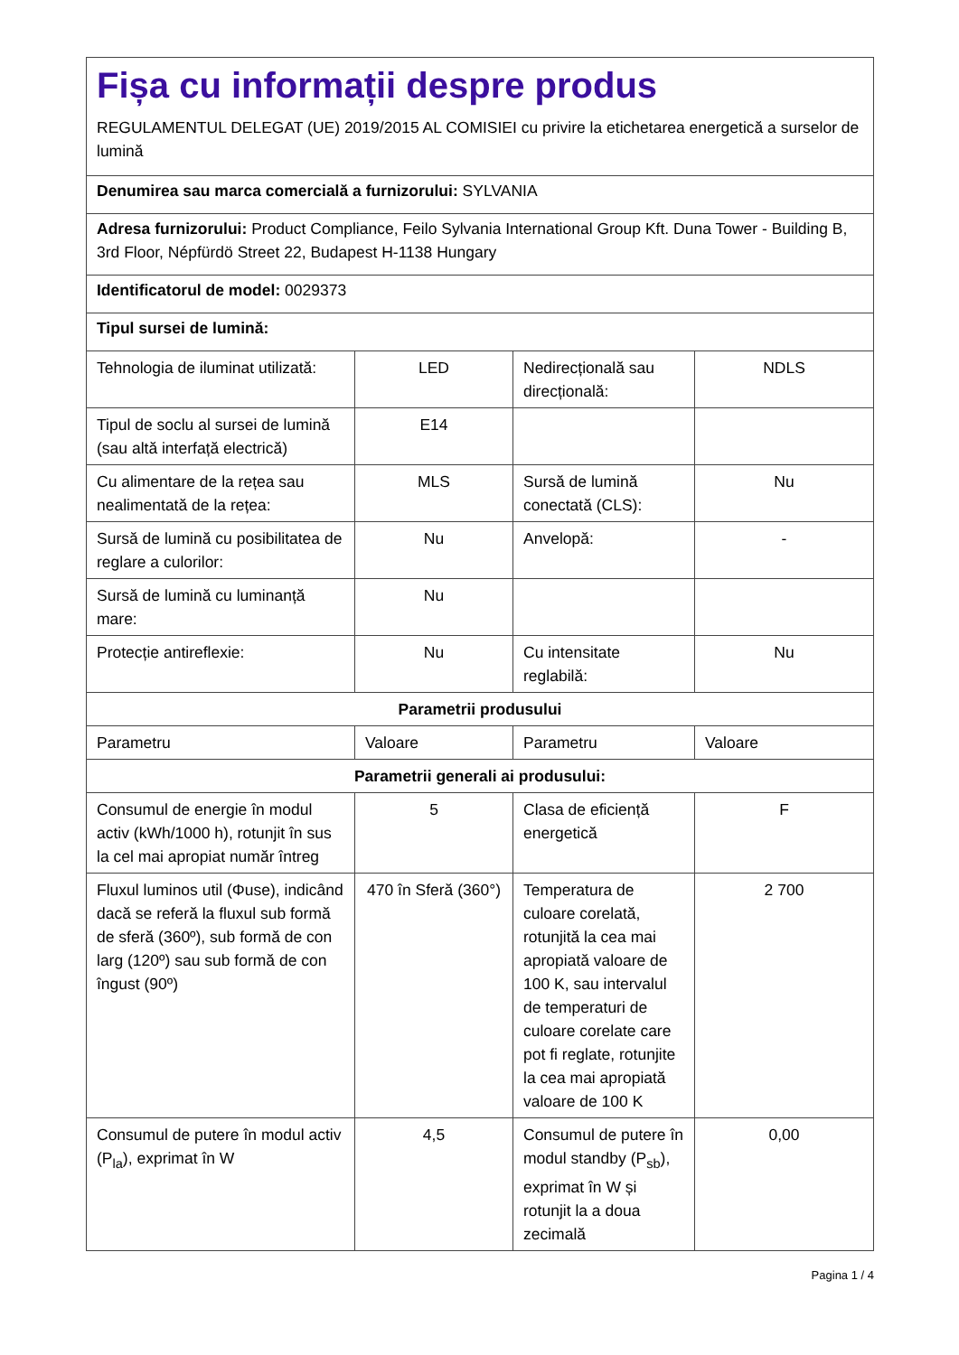| Fișa cu informații despre produs REGULAMENTUL DELEGAT (UE) 2019/2015 AL COMISIEI cu privire la etichetarea energetică a surselor de lumină | | | |
| Denumirea sau marca comercială a furnizorului: SYLVANIA | | | |
| Adresa furnizorului: Product Compliance, Feilo Sylvania International Group Kft. Duna Tower - Building B, 3rd Floor, Népfürdö Street 22, Budapest H-1138 Hungary | | | |
| Identificatorul de model: 0029373 | | | |
| Tipul sursei de lumină: | | | |
| Tehnologia de iluminat utilizată: | LED | Nedirecțională sau direcțională: | NDLS |
| Tipul de soclu al sursei de lumină (sau altă interfață electrică) | E14 | | |
| Cu alimentare de la rețea sau nealimentată de la rețea: | MLS | Sursă de lumină conectată (CLS): | Nu |
| Sursă de lumină cu posibilitatea de reglare a culorilor: | Nu | Anvelopă: | - |
| Sursă de lumină cu luminanță mare: | Nu | | |
| Protecție antireflexie: | Nu | Cu intensitate reglabilă: | Nu |
| Parametrii produsului | | | |
| Parametru | Valoare | Parametru | Valoare |
| Parametrii generali ai produsului: | | | |
| Consumul de energie în modul activ (kWh/1000 h), rotunjit în sus la cel mai apropiat număr întreg | 5 | Clasa de eficiență energetică | F |
| Fluxul luminos util (Φuse), indicând dacă se referă la fluxul sub formă de sferă (360º), sub formă de con larg (120º) sau sub formă de con îngust (90º) | 470 în Sferă (360°) | Temperatura de culoare corelată, rotunjită la cea mai apropiată valoare de 100 K, sau intervalul de temperaturi de culoare corelate care pot fi reglate, rotunjite la cea mai apropiată valoare de 100 K | 2 700 |
| Consumul de putere în modul activ (P<sub>la</sub>), exprimat în W | 4,5 | Consumul de putere în modul standby (P<sub>sb</sub>), exprimat în W și rotunjit la a doua zecimală | 0,00 |
Pagina 1 / 4